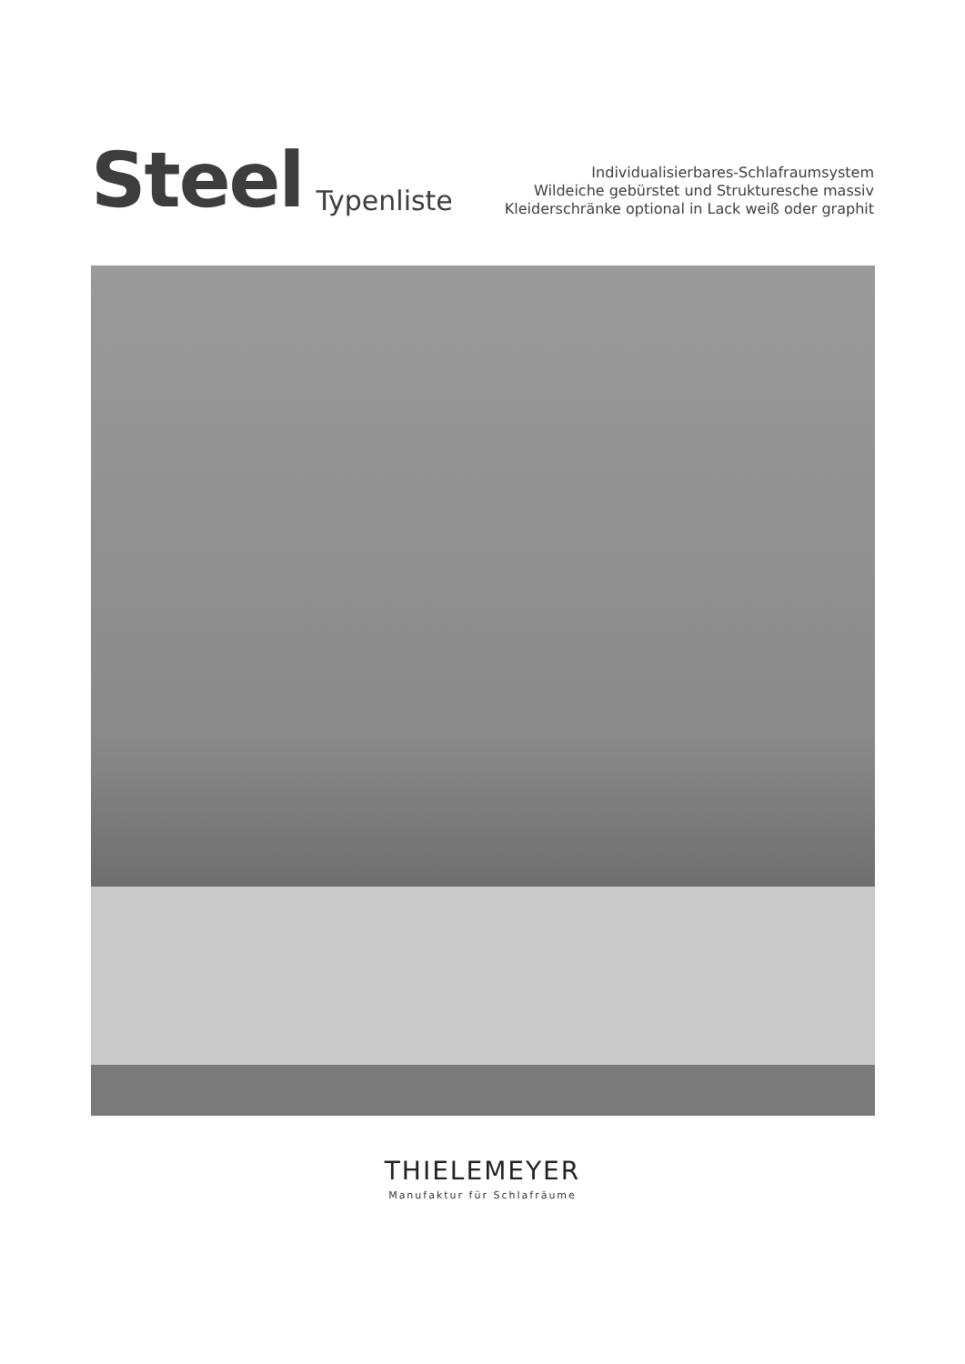Steel Typenliste
Individualisierbares-Schlafraumsystem
Wildeiche gebürstet und Strukturesche massiv
Kleiderschränke optional in Lack weiß oder graphit
THIELEMEYER
Manufaktur für Schlafräume